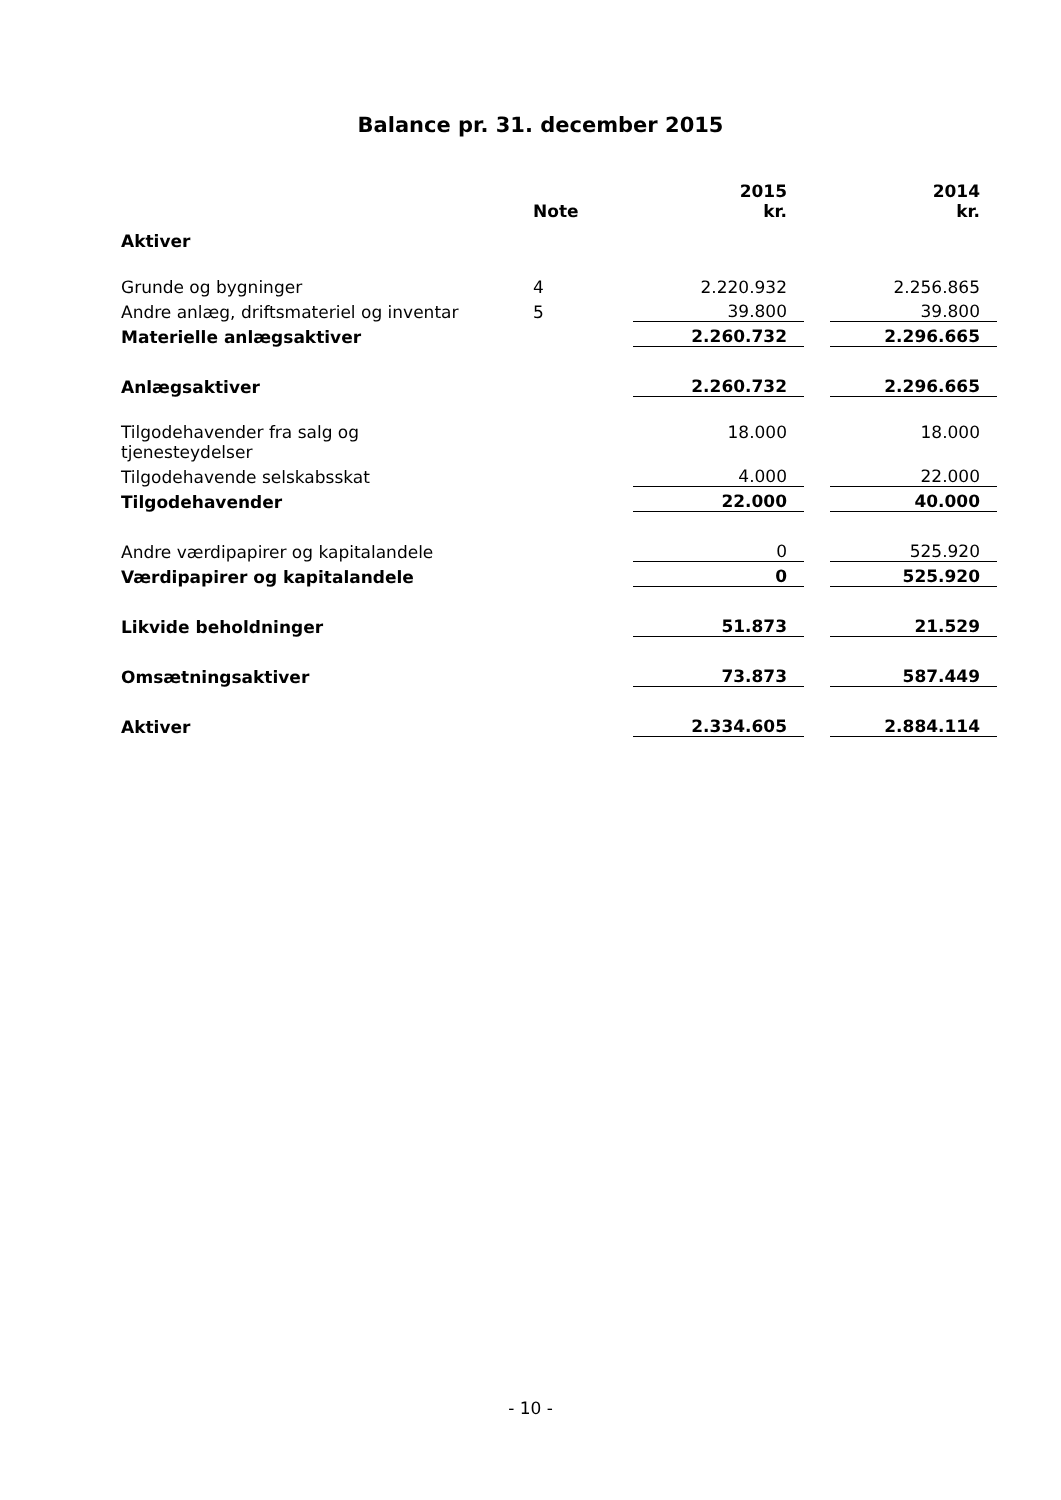Balance pr. 31. december 2015
| | Note | 2015 kr. | | 2014 kr. |
| Aktiver | | | | |
| Grunde og bygninger | 4 | 2.220.932 | | 2.256.865 |
| Andre anlæg, driftsmateriel og inventar | 5 | 39.800 | | 39.800 |
| Materielle anlægsaktiver | | 2.260.732 | | 2.296.665 |
| Anlægsaktiver | | 2.260.732 | | 2.296.665 |
| Tilgodehavender fra salg og tjenesteydelser | | 18.000 | | 18.000 |
| Tilgodehavende selskabsskat | | 4.000 | | 22.000 |
| Tilgodehavender | | 22.000 | | 40.000 |
| Andre værdipapirer og kapitalandele | | 0 | | 525.920 |
| Værdipapirer og kapitalandele | | 0 | | 525.920 |
| Likvide beholdninger | | 51.873 | | 21.529 |
| Omsætningsaktiver | | 73.873 | | 587.449 |
| Aktiver | | 2.334.605 | | 2.884.114 |
- 10 -